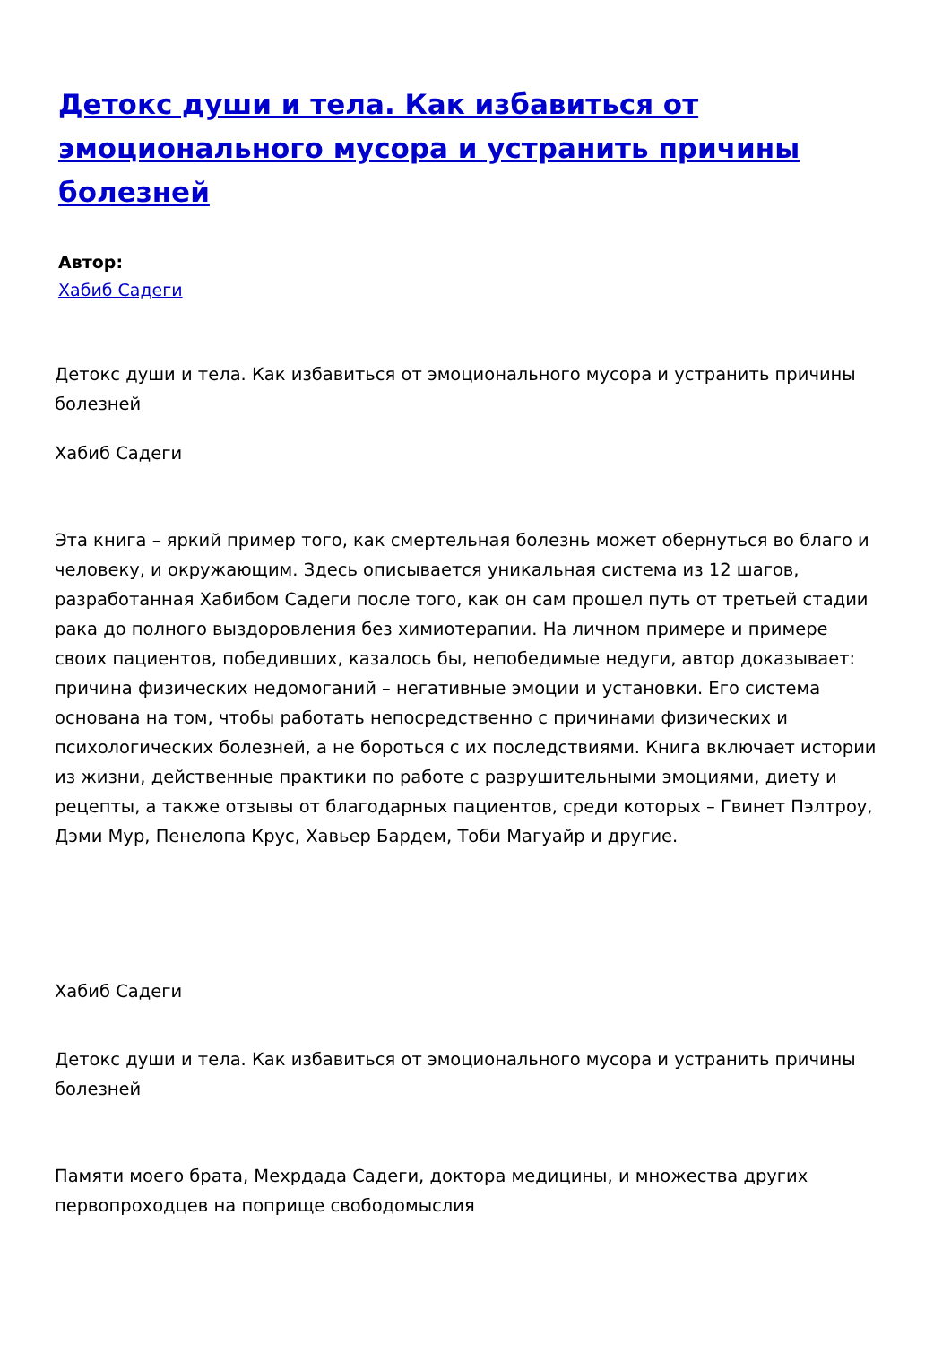Детокс души и тела. Как избавиться от эмоционального мусора и устранить причины болезней
Автор:
Хабиб Садеги
Детокс души и тела. Как избавиться от эмоционального мусора и устранить причины болезней
Хабиб Садеги
Эта книга – яркий пример того, как смертельная болезнь может обернуться во благо и человеку, и окружающим. Здесь описывается уникальная система из 12 шагов, разработанная Хабибом Садеги после того, как он сам прошел путь от третьей стадии рака до полного выздоровления без химиотерапии. На личном примере и примере своих пациентов, победивших, казалось бы, непобедимые недуги, автор доказывает: причина физических недомоганий – негативные эмоции и установки. Его система основана на том, чтобы работать непосредственно с причинами физических и психологических болезней, а не бороться с их последствиями. Книга включает истории из жизни, действенные практики по работе с разрушительными эмоциями, диету и рецепты, а также отзывы от благодарных пациентов, среди которых – Гвинет Пэлтроу, Дэми Мур, Пенелопа Крус, Хавьер Бардем, Тоби Магуайр и другие.
Хабиб Садеги
Детокс души и тела. Как избавиться от эмоционального мусора и устранить причины болезней
Памяти моего брата, Мехрдада Садеги, доктора медицины, и множества других первопроходцев на поприще свободомыслия